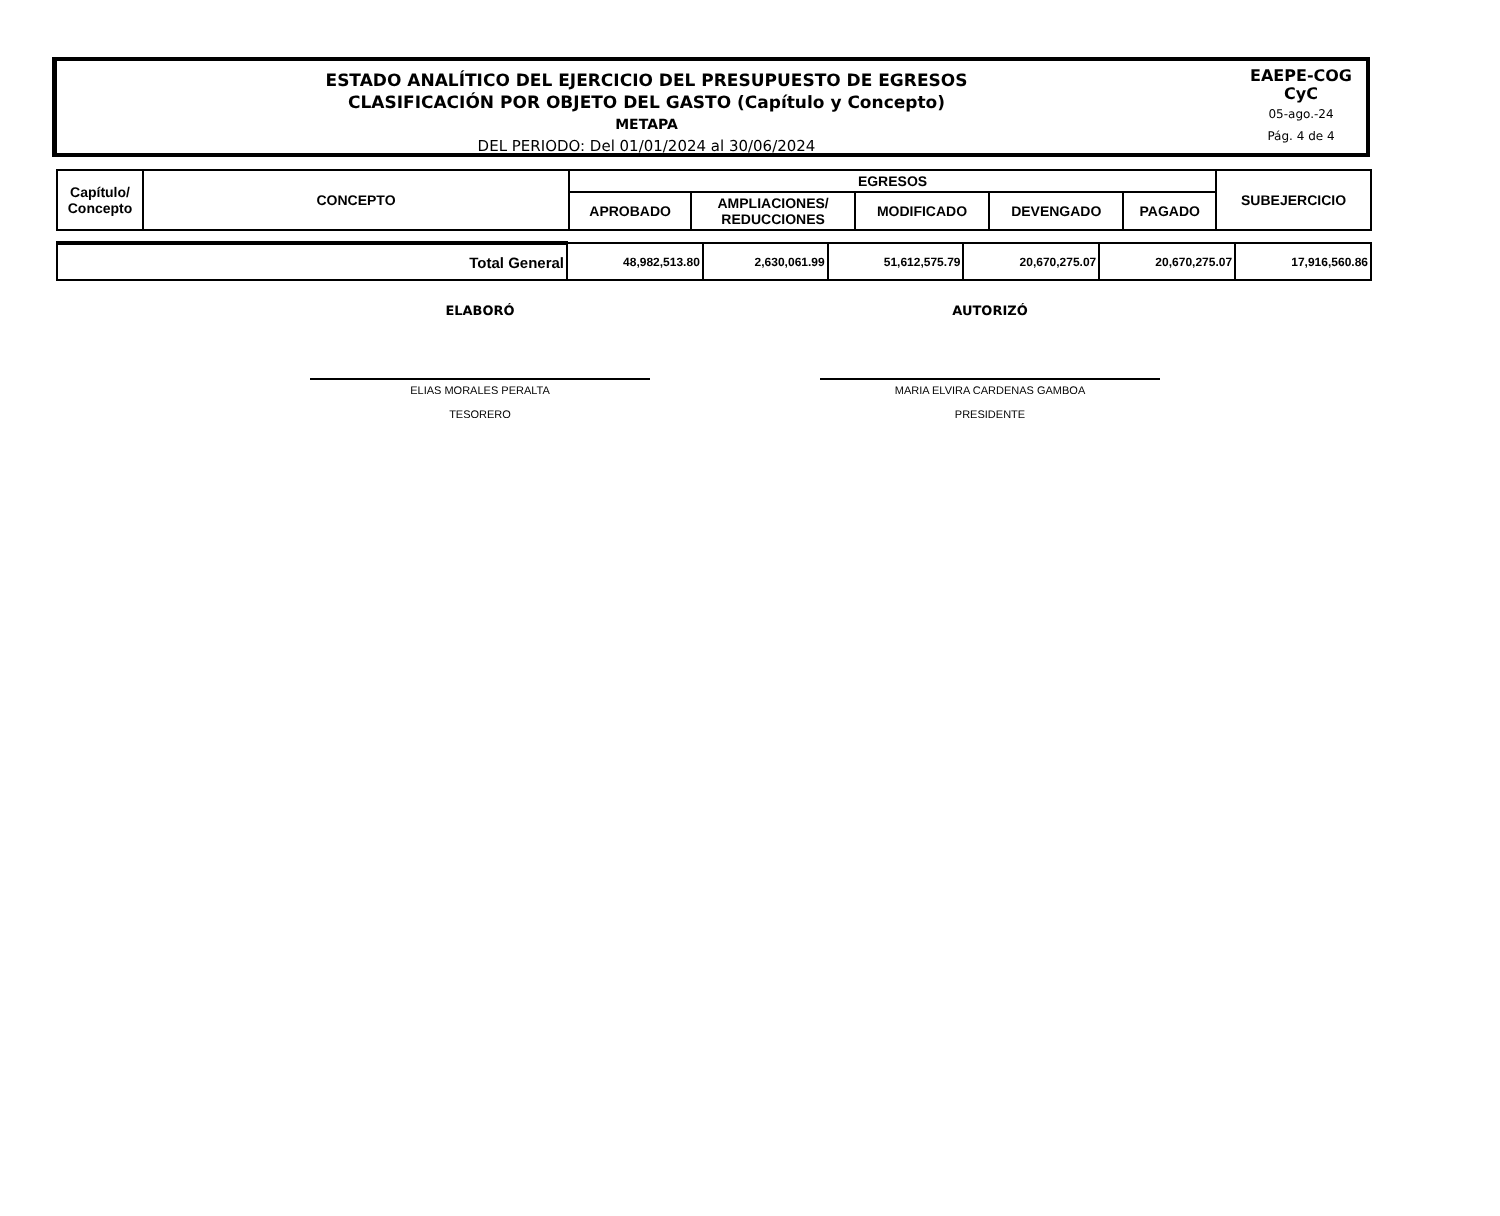ESTADO ANALÍTICO DEL EJERCICIO DEL PRESUPUESTO DE EGRESOS
CLASIFICACIÓN POR OBJETO DEL GASTO (Capítulo y Concepto)
METAPA
DEL PERIODO: Del 01/01/2024 al 30/06/2024
EAEPE-COG
CyC
05-ago.-24
Pág. 4 de 4
| Capítulo/ Concepto | CONCEPTO | EGRESOS | | | | | SUBEJERCICIO |
| --- | --- | --- | --- | --- | --- | --- | --- |
| | | APROBADO | AMPLIACIONES/ REDUCCIONES | MODIFICADO | DEVENGADO | PAGADO | |
| Total General | 48,982,513.80 | 2,630,061.99 | 51,612,575.79 | 20,670,275.07 | 20,670,275.07 | 17,916,560.86 |
ELABORÓ AUTORIZÓ
ELIAS MORALES PERALTA
TESORERO
MARIA ELVIRA CARDENAS GAMBOA
PRESIDENTE